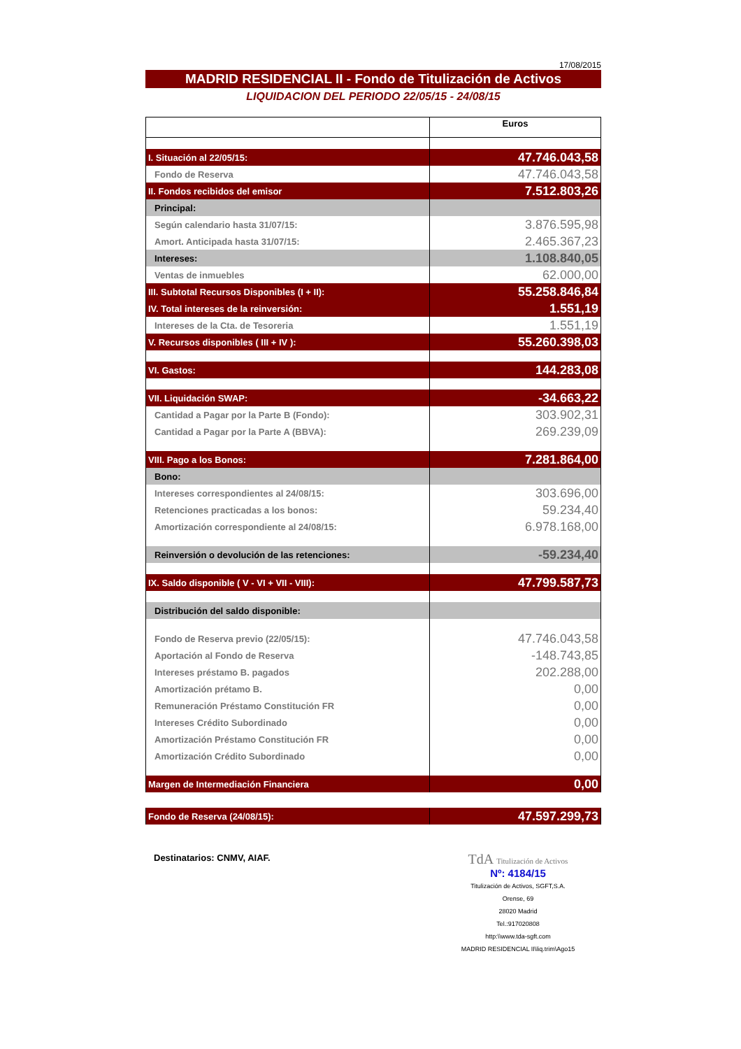17/08/2015
MADRID RESIDENCIAL II - Fondo de Titulización de Activos
LIQUIDACION DEL PERIODO 22/05/15 - 24/08/15
| | Euros |
| I. Situación al 22/05/15: | 47.746.043,58 |
| Fondo de Reserva | 47.746.043,58 |
| II. Fondos recibidos del emisor | 7.512.803,26 |
| Principal: | |
| Según calendario hasta 31/07/15: | 3.876.595,98 |
| Amort. Anticipada hasta 31/07/15: | 2.465.367,23 |
| Intereses: | 1.108.840,05 |
| Ventas de inmuebles | 62.000,00 |
| III. Subtotal Recursos Disponibles (I + II): | 55.258.846,84 |
| IV. Total intereses de la reinversión: | 1.551,19 |
| Intereses de la Cta. de Tesoreria | 1.551,19 |
| V. Recursos disponibles ( III + IV ): | 55.260.398,03 |
| VI. Gastos: | 144.283,08 |
| VII. Liquidación SWAP: | -34.663,22 |
| Cantidad a Pagar por la Parte B (Fondo): | 303.902,31 |
| Cantidad a Pagar por la Parte A (BBVA): | 269.239,09 |
| VIII. Pago a los Bonos: | 7.281.864,00 |
| Bono: | |
| Intereses correspondientes al 24/08/15: | 303.696,00 |
| Retenciones practicadas a los bonos: | 59.234,40 |
| Amortización correspondiente al 24/08/15: | 6.978.168,00 |
| Reinversión o devolución de las retenciones: | -59.234,40 |
| IX. Saldo disponible ( V - VI + VII - VIII): | 47.799.587,73 |
| Distribución del saldo disponible: | |
| Fondo de Reserva previo (22/05/15): | 47.746.043,58 |
| Aportación al Fondo de Reserva | -148.743,85 |
| Intereses préstamo B. pagados | 202.288,00 |
| Amortización prétamo B. | 0,00 |
| Remuneración Préstamo Constitución FR | 0,00 |
| Intereses Crédito Subordinado | 0,00 |
| Amortización Préstamo Constitución FR | 0,00 |
| Amortización Crédito Subordinado | 0,00 |
| Margen de Intermediación Financiera | 0,00 |
| Fondo de Reserva (24/08/15): | 47.597.299,73 |
Destinatarios: CNMV, AIAF.
TdA Titulización de Activos
Nº: 4184/15
Titulización de Activos, SGFT,S.A.
Orense, 69
28020 Madrid
Tel.:917020808
http:\\www.tda-sgft.com
MADRID RESIDENCIAL II\liq.trim\Ago15